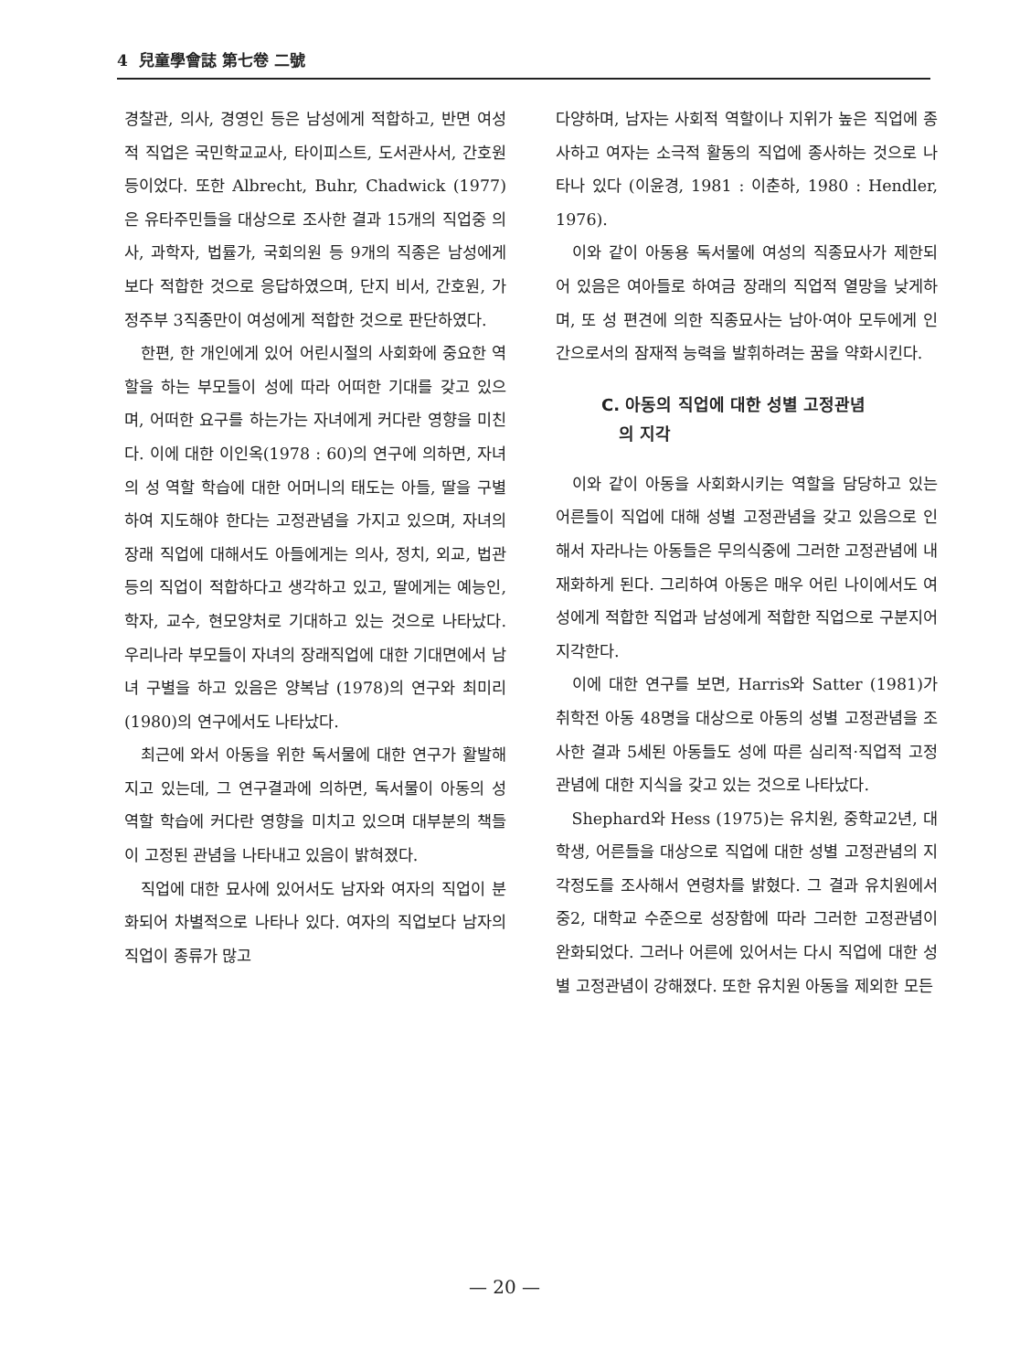4 兒童學會誌 第七卷 二號
경찰관, 의사, 경영인 등은 남성에게 적합하고, 반면 여성적 직업은 국민학교교사, 타이피스트, 도서관사서, 간호원 등이었다. 또한 Albrecht, Buhr, Chadwick (1977)은 유타주민들을 대상으로 조사한 결과 15개의 직업중 의사, 과학자, 법률가, 국회의원 등 9개의 직종은 남성에게 보다 적합한 것으로 응답하였으며, 단지 비서, 간호원, 가정주부 3직종만이 여성에게 적합한 것으로 판단하였다.
한편, 한 개인에게 있어 어린시절의 사회화에 중요한 역할을 하는 부모들이 성에 따라 어떠한 기대를 갖고 있으며, 어떠한 요구를 하는가는 자녀에게 커다란 영향을 미친다. 이에 대한 이인옥(1978 : 60)의 연구에 의하면, 자녀의 성 역할 학습에 대한 어머니의 태도는 아들, 딸을 구별하여 지도해야 한다는 고정관념을 가지고 있으며, 자녀의 장래 직업에 대해서도 아들에게는 의사, 정치, 외교, 법관 등의 직업이 적합하다고 생각하고 있고, 딸에게는 예능인, 학자, 교수, 현모양처로 기대하고 있는 것으로 나타났다. 우리나라 부모들이 자녀의 장래직업에 대한 기대면에서 남녀 구별을 하고 있음은 양복남 (1978)의 연구와 최미리(1980)의 연구에서도 나타났다.
최근에 와서 아동을 위한 독서물에 대한 연구가 활발해지고 있는데, 그 연구결과에 의하면, 독서물이 아동의 성 역할 학습에 커다란 영향을 미치고 있으며 대부분의 책들이 고정된 관념을 나타내고 있음이 밝혀졌다.
직업에 대한 묘사에 있어서도 남자와 여자의 직업이 분화되어 차별적으로 나타나 있다. 여자의 직업보다 남자의 직업이 종류가 많고
다양하며, 남자는 사회적 역할이나 지위가 높은 직업에 종사하고 여자는 소극적 활동의 직업에 종사하는 것으로 나타나 있다 (이윤경, 1981 : 이춘하, 1980 : Hendler, 1976).
이와 같이 아동용 독서물에 여성의 직종묘사가 제한되어 있음은 여아들로 하여금 장래의 직업적 열망을 낮게하며, 또 성 편견에 의한 직종묘사는 남아·여아 모두에게 인간으로서의 잠재적 능력을 발휘하려는 꿈을 약화시킨다.
C. 아동의 직업에 대한 성별 고정관념
의 지각
이와 같이 아동을 사회화시키는 역할을 담당하고 있는 어른들이 직업에 대해 성별 고정관념을 갖고 있음으로 인해서 자라나는 아동들은 무의식중에 그러한 고정관념에 내재화하게 된다. 그리하여 아동은 매우 어린 나이에서도 여성에게 적합한 직업과 남성에게 적합한 직업으로 구분지어 지각한다.
이에 대한 연구를 보면, Harris와 Satter (1981)가 취학전 아동 48명을 대상으로 아동의 성별 고정관념을 조사한 결과 5세된 아동들도 성에 따른 심리적·직업적 고정관념에 대한 지식을 갖고 있는 것으로 나타났다.
Shephard와 Hess (1975)는 유치원, 중학교2년, 대학생, 어른들을 대상으로 직업에 대한 성별 고정관념의 지각정도를 조사해서 연령차를 밝혔다. 그 결과 유치원에서 중2, 대학교 수준으로 성장함에 따라 그러한 고정관념이 완화되었다. 그러나 어른에 있어서는 다시 직업에 대한 성별 고정관념이 강해졌다. 또한 유치원 아동을 제외한 모든
— 20 —